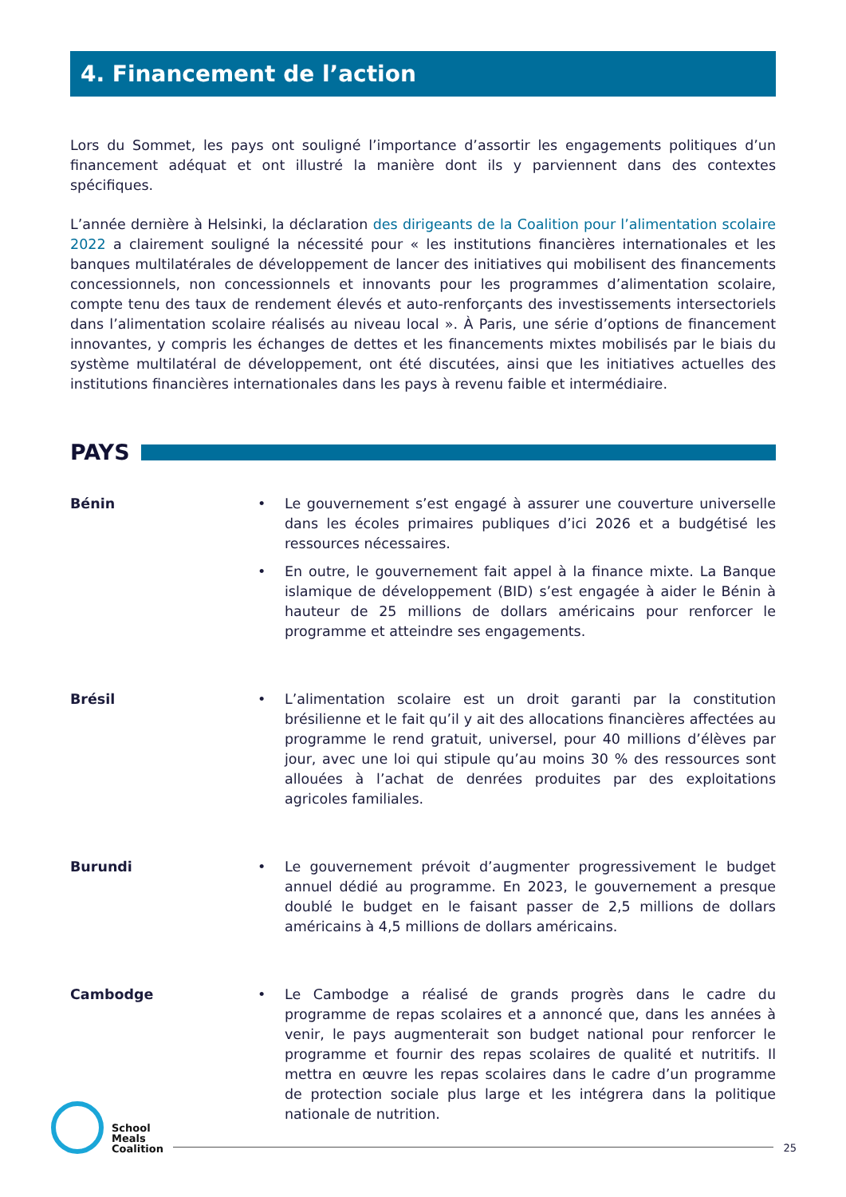4. Financement de l’action
Lors du Sommet, les pays ont souligné l’importance d’assortir les engagements politiques d’un financement adéquat et ont illustré la manière dont ils y parviennent dans des contextes spécifiques.
L’année dernière à Helsinki, la déclaration des dirigeants de la Coalition pour l’alimentation scolaire 2022 a clairement souligné la nécessité pour « les institutions financières internationales et les banques multilatérales de développement de lancer des initiatives qui mobilisent des financements concessionnels, non concessionnels et innovants pour les programmes d’alimentation scolaire, compte tenu des taux de rendement élevés et auto-renforçants des investissements intersectoriels dans l’alimentation scolaire réalisés au niveau local ». À Paris, une série d’options de financement innovantes, y compris les échanges de dettes et les financements mixtes mobilisés par le biais du système multilatéral de développement, ont été discutées, ainsi que les initiatives actuelles des institutions financières internationales dans les pays à revenu faible et intermédiaire.
PAYS
Bénin • Le gouvernement s’est engagé à assurer une couverture universelle dans les écoles primaires publiques d’ici 2026 et a budgétisé les ressources nécessaires.
• En outre, le gouvernement fait appel à la finance mixte. La Banque islamique de développement (BID) s’est engagée à aider le Bénin à hauteur de 25 millions de dollars américains pour renforcer le programme et atteindre ses engagements.
Brésil • L’alimentation scolaire est un droit garanti par la constitution brésilienne et le fait qu’il y ait des allocations financières affectées au programme le rend gratuit, universel, pour 40 millions d’élèves par jour, avec une loi qui stipule qu’au moins 30 % des ressources sont allouées à l’achat de denrées produites par des exploitations agricoles familiales.
Burundi • Le gouvernement prévoit d’augmenter progressivement le budget annuel dédié au programme. En 2023, le gouvernement a presque doublé le budget en le faisant passer de 2,5 millions de dollars américains à 4,5 millions de dollars américains.
Cambodge • Le Cambodge a réalisé de grands progrès dans le cadre du programme de repas scolaires et a annoncé que, dans les années à venir, le pays augmenterait son budget national pour renforcer le programme et fournir des repas scolaires de qualité et nutritifs. Il mettra en œuvre les repas scolaires dans le cadre d’un programme de protection sociale plus large et les intégrera dans la politique nationale de nutrition.
School
Meals
Coalition
25